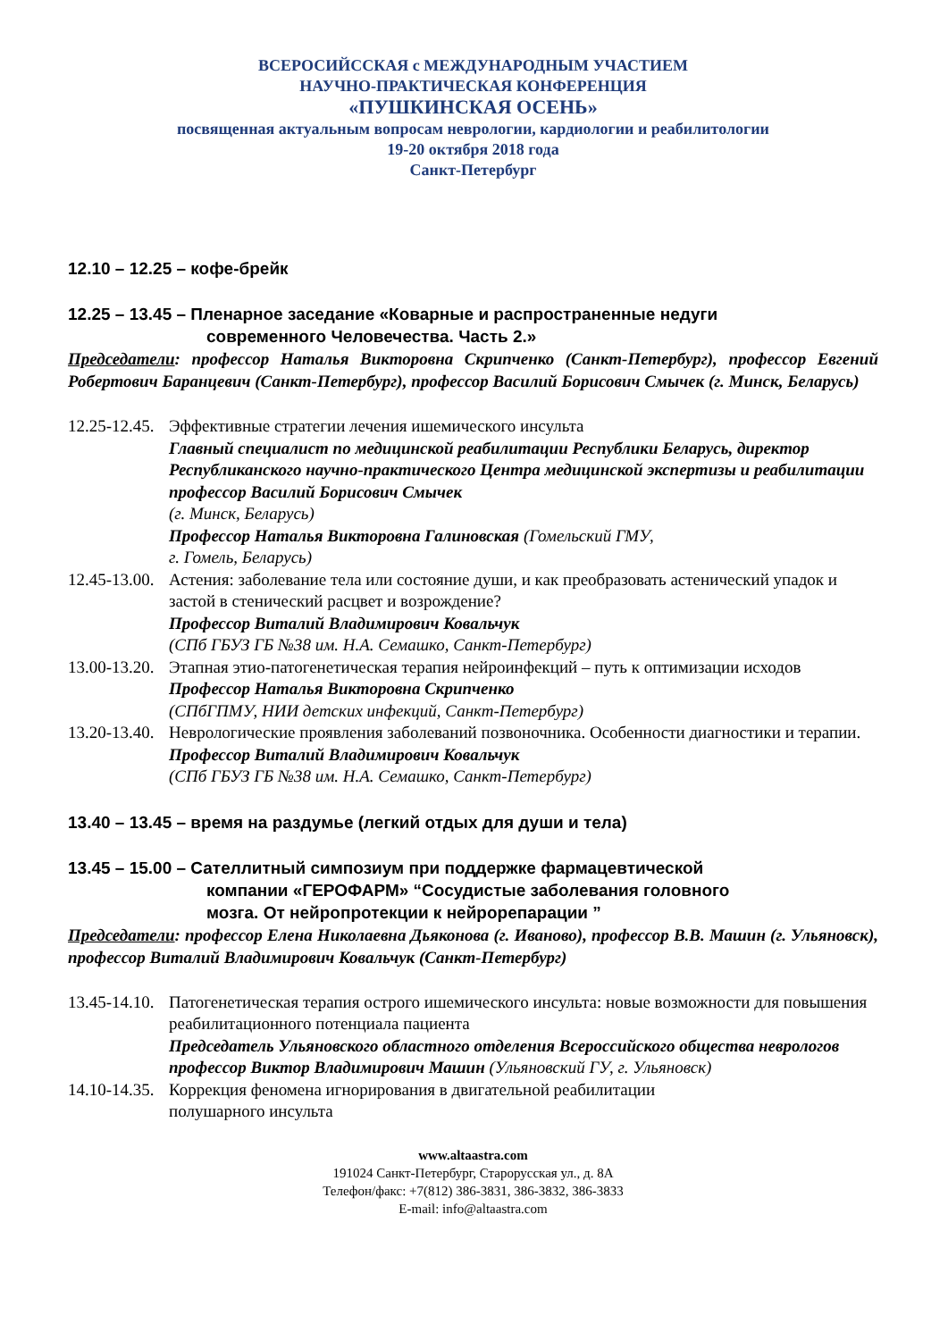ВСЕРОСИЙССКАЯ с МЕЖДУНАРОДНЫМ УЧАСТИЕМ
НАУЧНО-ПРАКТИЧЕСКАЯ КОНФЕРЕНЦИЯ
«ПУШКИНСКАЯ ОСЕНЬ»
посвященная актуальным вопросам неврологии, кардиологии и реабилитологии
19-20 октября 2018 года
Санкт-Петербург
12.10 – 12.25 – кофе-брейк
12.25 – 13.45 – Пленарное заседание «Коварные и распространенные недуги
современного Человечества. Часть 2.»
Председатели: профессор Наталья Викторовна Скрипченко (Санкт-Петербург), профессор Евгений Робертович Баранцевич (Санкт-Петербург), профессор Василий Борисович Смычек (г. Минск, Беларусь)
12.25-12.45.
Эффективные стратегии лечения ишемического инсульта
Главный специалист по медицинской реабилитации Республики Беларусь, директор Республиканского научно-практического Центра медицинской экспертизы и реабилитации профессор Василий Борисович Смычек
(г. Минск, Беларусь)
Профессор Наталья Викторовна Галиновская (Гомельский ГМУ,
г. Гомель, Беларусь)
12.45-13.00.
Астения: заболевание тела или состояние души, и как преобразовать астенический упадок и застой в стенический расцвет и возрождение?
Профессор Виталий Владимирович Ковальчук
(СПб ГБУЗ ГБ №38 им. Н.А. Семашко, Санкт-Петербург)
13.00-13.20.
Этапная этио-патогенетическая терапия нейроинфекций – путь к оптимизации исходов
Профессор Наталья Викторовна Скрипченко
(СПбГПМУ, НИИ детских инфекций, Санкт-Петербург)
13.20-13.40.
Неврологические проявления заболеваний позвоночника. Особенности диагностики и терапии.
Профессор Виталий Владимирович Ковальчук
(СПб ГБУЗ ГБ №38 им. Н.А. Семашко, Санкт-Петербург)
13.40 – 13.45 – время на раздумье (легкий отдых для души и тела)
13.45 – 15.00 – Сателлитный симпозиум при поддержке фармацевтической
компании «ГЕРОФАРМ» “Сосудистые заболевания головного
мозга. От нейропротекции к нейрорепарации ”
Председатели: профессор Елена Николаевна Дьяконова (г. Иваново), профессор В.В. Машин (г. Ульяновск), профессор Виталий Владимирович Ковальчук (Санкт-Петербург)
13.45-14.10.
Патогенетическая терапия острого ишемического инсульта: новые возможности для повышения реабилитационного потенциала пациента
Председатель Ульяновского областного отделения Всероссийского общества неврологов профессор Виктор Владимирович Машин (Ульяновский ГУ, г. Ульяновск)
14.10-14.35.
Коррекция феномена игнорирования в двигательной реабилитации
полушарного инсульта
www.altaastra.com
191024 Санкт-Петербург, Старорусская ул., д. 8А
Телефон/факс: +7(812) 386-3831, 386-3832, 386-3833
E-mail: info@altaastra.com